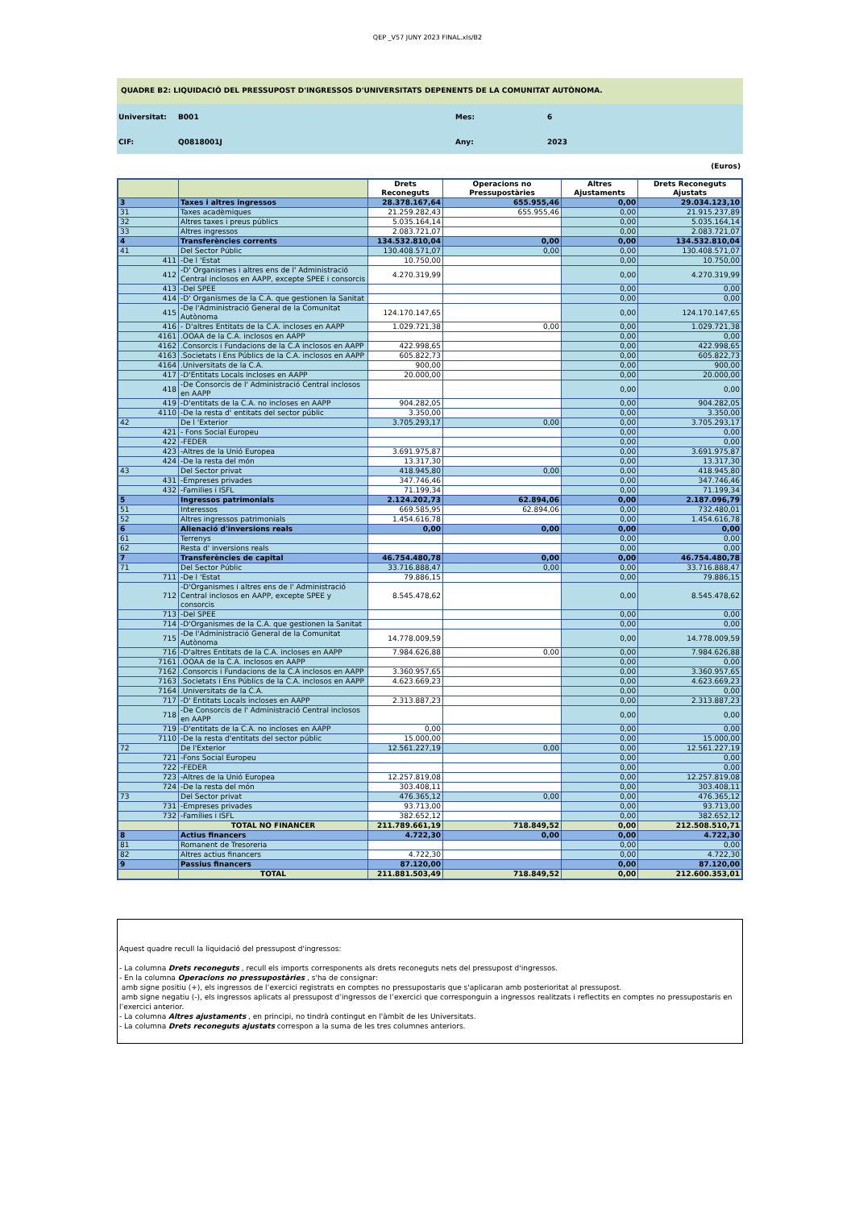QEP _V57 JUNY 2023 FINAL.xls/B2
QUADRE B2: LIQUIDACIÓ DEL PRESSUPOST D'INGRESSOS D'UNIVERSITATS DEPENENTS DE LA COMUNITAT AUTÒNOMA.
| Universitat: | B001 | Mes: | 6 |
| CIF: | Q0818001J | Any: | 2023 |
(Euros)
| | | Drets Reconeguts | Operacions no Pressupostàries | Altres Ajustaments | Drets Reconeguts Ajustats |
| --- | --- | --- | --- | --- | --- |
| 3 | Taxes i altres ingressos | 28.378.167,64 | 655.955,46 | 0,00 | 29.034.123,10 |
| 31 | Taxes acadèmiques | 21.259.282,43 | 655.955,46 | 0,00 | 21.915.237,89 |
| 32 | Altres taxes i preus públics | 5.035.164,14 | | 0,00 | 5.035.164,14 |
| 33 | Altres ingressos | 2.083.721,07 | | 0,00 | 2.083.721,07 |
| 4 | Transferències corrents | 134.532.810,04 | 0,00 | 0,00 | 134.532.810,04 |
| 41 | Del Sector Públic | 130.408.571,07 | 0,00 | 0,00 | 130.408.571,07 |
| 411 | -De l 'Estat | 10.750,00 | | 0,00 | 10.750,00 |
| 412 | -D' Organismes i altres ens de l' Administració Central inclosos en AAPP, excepte SPEE i consorcis | 4.270.319,99 | | 0,00 | 4.270.319,99 |
| 413 | -Del SPEE | | | 0,00 | 0,00 |
| 414 | -D' Organismes de la C.A. que gestionen la Sanitat | | | 0,00 | 0,00 |
| 415 | -De l'Administració General de la Comunitat Autònoma | 124.170.147,65 | | 0,00 | 124.170.147,65 |
| 416 | - D'altres Entitats de la C.A. incloses en AAPP | 1.029.721,38 | 0,00 | 0,00 | 1.029.721,38 |
| 4161 | .OOAA de la C.A. inclosos en AAPP | | | 0,00 | 0,00 |
| 4162 | .Consorcis i Fundacions de la C.A inclosos en AAPP | 422.998,65 | | 0,00 | 422.998,65 |
| 4163 | .Societats i Ens Públics de la C.A. inclosos en AAPP | 605.822,73 | | 0,00 | 605.822,73 |
| 4164 | .Universitats de la C.A. | 900,00 | | 0,00 | 900,00 |
| 417 | -D'Entitats Locals incloses en AAPP | 20.000,00 | | 0,00 | 20.000,00 |
| 418 | -De Consorcis de l' Administració Central inclosos en AAPP | | | 0,00 | 0,00 |
| 419 | -D'entitats de la C.A. no incloses en AAPP | 904.282,05 | | 0,00 | 904.282,05 |
| 4110 | -De la resta d' entitats del sector públic | 3.350,00 | | 0,00 | 3.350,00 |
| 42 | De l 'Exterior | 3.705.293,17 | 0,00 | 0,00 | 3.705.293,17 |
| 421 | - Fons Social Europeu | | | 0,00 | 0,00 |
| 422 | -FEDER | | | 0,00 | 0,00 |
| 423 | -Altres de la Unió Europea | 3.691.975,87 | | 0,00 | 3.691.975,87 |
| 424 | -De la resta del món | 13.317,30 | | 0,00 | 13.317,30 |
| 43 | Del Sector privat | 418.945,80 | 0,00 | 0,00 | 418.945,80 |
| 431 | -Empreses privades | 347.746,46 | | 0,00 | 347.746,46 |
| 432 | -Families i ISFL | 71.199,34 | | 0,00 | 71.199,34 |
| 5 | Ingressos patrimonials | 2.124.202,73 | 62.894,06 | 0,00 | 2.187.096,79 |
| 51 | Interessos | 669.585,95 | 62.894,06 | 0,00 | 732.480,01 |
| 52 | Altres ingressos patrimonials | 1.454.616,78 | | 0,00 | 1.454.616,78 |
| 6 | Alienació d'inversions reals | 0,00 | 0,00 | 0,00 | 0,00 |
| 61 | Terrenys | | | 0,00 | 0,00 |
| 62 | Resta d' inversions reals | | | 0,00 | 0,00 |
| 7 | Transferències de capital | 46.754.480,78 | 0,00 | 0,00 | 46.754.480,78 |
| 71 | Del Sector Públic | 33.716.888,47 | 0,00 | 0,00 | 33.716.888,47 |
| 711 | -De l 'Estat | 79.886,15 | | 0,00 | 79.886,15 |
| 712 | -D'Organismes i altres ens de l' Administració Central inclosos en AAPP, excepte SPEE y consorcis | 8.545.478,62 | | 0,00 | 8.545.478,62 |
| 713 | -Del SPEE | | | 0,00 | 0,00 |
| 714 | -D'Organismes de la C.A. que gestionen la Sanitat | | | 0,00 | 0,00 |
| 715 | -De l'Administració General de la Comunitat Autònoma | 14.778.009,59 | | 0,00 | 14.778.009,59 |
| 716 | -D'altres Entitats de la C.A. incloses en AAPP | 7.984.626,88 | 0,00 | 0,00 | 7.984.626,88 |
| 7161 | .OOAA de la C.A. inclosos en AAPP | | | 0,00 | 0,00 |
| 7162 | .Consorcis i Fundacions de la C.A inclosos en AAPP | 3.360.957,65 | | 0,00 | 3.360.957,65 |
| 7163 | .Societats i Ens Públics de la C.A. inclosos en AAPP | 4.623.669,23 | | 0,00 | 4.623.669,23 |
| 7164 | .Universitats de la C.A. | | | 0,00 | 0,00 |
| 717 | -D' Entitats Locals incloses en AAPP | 2.313.887,23 | | 0,00 | 2.313.887,23 |
| 718 | -De Consorcis de l' Administració Central inclosos en AAPP | | | 0,00 | 0,00 |
| 719 | -D'entitats de la C.A. no incloses en AAPP | 0,00 | | 0,00 | 0,00 |
| 7110 | -De la resta d'entitats del sector públic | 15.000,00 | | 0,00 | 15.000,00 |
| 72 | De l'Exterior | 12.561.227,19 | 0,00 | 0,00 | 12.561.227,19 |
| 721 | -Fons Social Europeu | | | 0,00 | 0,00 |
| 722 | -FEDER | | | 0,00 | 0,00 |
| 723 | -Altres de la Unió Europea | 12.257.819,08 | | 0,00 | 12.257.819,08 |
| 724 | -De la resta del món | 303.408,11 | | 0,00 | 303.408,11 |
| 73 | Del Sector privat | 476.365,12 | 0,00 | 0,00 | 476.365,12 |
| 731 | -Empreses privades | 93.713,00 | | 0,00 | 93.713,00 |
| 732 | -Famílies i ISFL | 382.652,12 | | 0,00 | 382.652,12 |
| | TOTAL NO FINANCER | 211.789.661,19 | 718.849,52 | 0,00 | 212.508.510,71 |
| 8 | Actius financers | 4.722,30 | 0,00 | 0,00 | 4.722,30 |
| 81 | Romanent de Tresoreria | | | 0,00 | 0,00 |
| 82 | Altres actius financers | 4.722,30 | | 0,00 | 4.722,30 |
| 9 | Passius financers | 87.120,00 | | 0,00 | 87.120,00 |
| | TOTAL | 211.881.503,49 | 718.849,52 | 0,00 | 212.600.353,01 |
Aquest quadre recull la liquidació del pressupost d'ingressos:
- La columna Drets reconeguts , recull els imports corresponents als drets reconeguts nets del pressupost d'ingressos.
- En la columna Operacions no pressupostàries , s'ha de consignar:
amb signe positiu (+), els ingressos de l’exercici registrats en comptes no pressupostaris que s'aplicaran amb posterioritat al pressupost.
amb signe negatiu (-), els ingressos aplicats al pressupost d’ingressos de l’exercici que corresponguin a ingressos realitzats i reflectits en comptes no pressupostaris en l’exercici anterior.
- La columna Altres ajustaments , en principi, no tindrà contingut en l'àmbit de les Universitats.
- La columna Drets reconeguts ajustats correspon a la suma de les tres columnes anteriors.